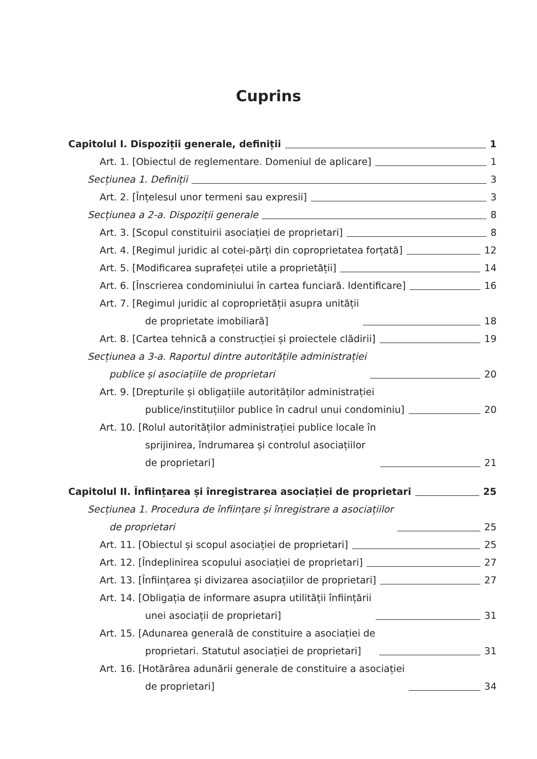Cuprins
Capitolul I. Dispoziții generale, definiții 1
Art. 1. [Obiectul de reglementare. Domeniul de aplicare] 1
Secțiunea 1. Definiții 3
Art. 2. [Înțelesul unor termeni sau expresii] 3
Secțiunea a 2-a. Dispoziții generale 8
Art. 3. [Scopul constituirii asociației de proprietari] 8
Art. 4. [Regimul juridic al cotei-părți din coproprietatea forțată] 12
Art. 5. [Modificarea suprafeței utile a proprietății] 14
Art. 6. [Înscrierea condominiului în cartea funciară. Identificare] 16
Art. 7. [Regimul juridic al coproprietății asupra unității
de proprietate imobiliară] 18
Art. 8. [Cartea tehnică a construcției și proiectele clădirii] 19
Secțiunea a 3-a. Raportul dintre autoritățile administrației
publice și asociațiile de proprietari 20
Art. 9. [Drepturile și obligațiile autorităților administrației
publice/instituțiilor publice în cadrul unui condominiu] 20
Art. 10. [Rolul autorităților administrației publice locale în
sprijinirea, îndrumarea și controlul asociațiilor
de proprietari] 21
Capitolul II. Înființarea și înregistrarea asociației de proprietari 25
Secțiunea 1. Procedura de înființare și înregistrare a asociațiilor
de proprietari 25
Art. 11. [Obiectul și scopul asociației de proprietari] 25
Art. 12. [Îndeplinirea scopului asociației de proprietari] 27
Art. 13. [Înființarea și divizarea asociațiilor de proprietari] 27
Art. 14. [Obligația de informare asupra utilității înființării
unei asociații de proprietari] 31
Art. 15. [Adunarea generală de constituire a asociației de
proprietari. Statutul asociației de proprietari] 31
Art. 16. [Hotărârea adunării generale de constituire a asociației
de proprietari] 34